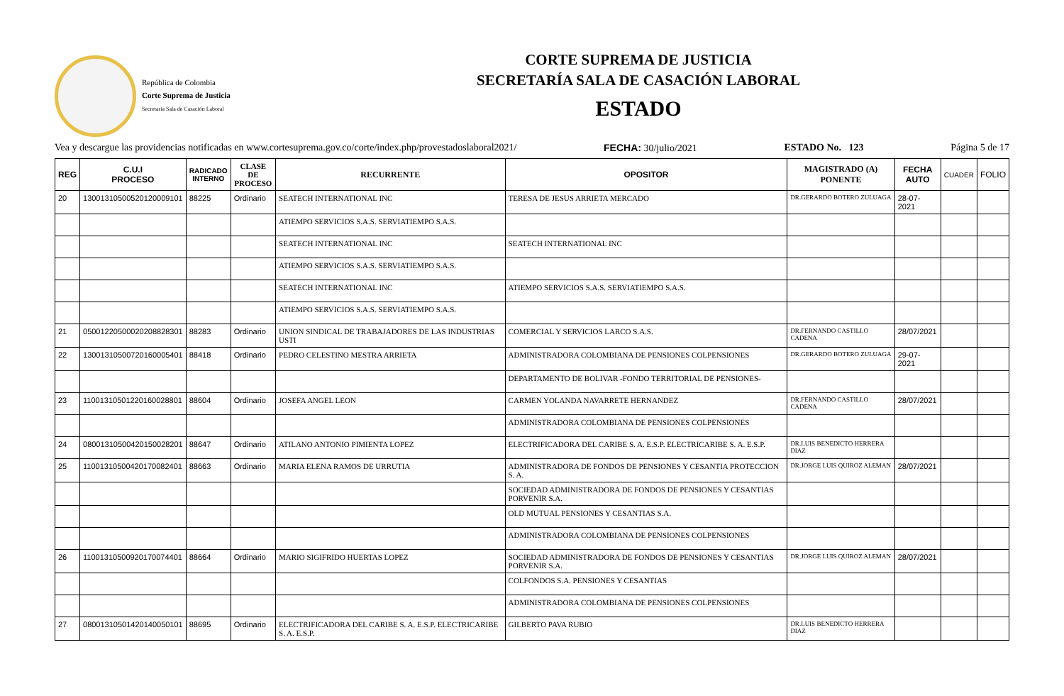República de Colombia
Corte Suprema de Justicia
Secretaria Sala de Casación Laboral
CORTE SUPREMA DE JUSTICIA
SECRETARÍA SALA DE CASACIÓN LABORAL
ESTADO
Vea y descargue las providencias notificadas en www.cortesuprema.gov.co/corte/index.php/provestadoslaboral2021/ FECHA: 30/julio/2021 ESTADO No. 123 Página 5 de 17
| REG | C.U.I PROCESO | RADICADO INTERNO | CLASE DE PROCESO | RECURRENTE | OPOSITOR | MAGISTRADO (A) PONENTE | FECHA AUTO | CUADER | FOLIO |
| --- | --- | --- | --- | --- | --- | --- | --- | --- | --- |
| 20 | 13001310500520120009101 | 88225 | Ordinario | SEATECH INTERNATIONAL INC | TERESA DE JESUS ARRIETA MERCADO | DR.GERARDO BOTERO ZULUAGA | 28-07-2021 | | |
| | | | | ATIEMPO SERVICIOS S.A.S. SERVIATIEMPO S.A.S. | | | | | |
| | | | | SEATECH INTERNATIONAL INC | SEATECH INTERNATIONAL INC | | | | |
| | | | | ATIEMPO SERVICIOS S.A.S. SERVIATIEMPO S.A.S. | | | | | |
| | | | | SEATECH INTERNATIONAL INC | ATIEMPO SERVICIOS S.A.S. SERVIATIEMPO S.A.S. | | | | |
| | | | | ATIEMPO SERVICIOS S.A.S. SERVIATIEMPO S.A.S. | | | | | |
| 21 | 05001220500020208828301 | 88283 | Ordinario | UNION SINDICAL DE TRABAJADORES DE LAS INDUSTRIAS USTI | COMERCIAL Y SERVICIOS LARCO S.A.S. | DR.FERNANDO CASTILLO CADENA | 28/07/2021 | | |
| 22 | 13001310500720160005401 | 88418 | Ordinario | PEDRO CELESTINO MESTRA ARRIETA | ADMINISTRADORA COLOMBIANA DE PENSIONES COLPENSIONES | DR.GERARDO BOTERO ZULUAGA | 29-07-2021 | | |
| | | | | | DEPARTAMENTO DE BOLIVAR -FONDO TERRITORIAL DE PENSIONES- | | | | |
| 23 | 11001310501220160028801 | 88604 | Ordinario | JOSEFA ANGEL LEON | CARMEN YOLANDA NAVARRETE HERNANDEZ | DR.FERNANDO CASTILLO CADENA | 28/07/2021 | | |
| | | | | | ADMINISTRADORA COLOMBIANA DE PENSIONES COLPENSIONES | | | | |
| 24 | 08001310500420150028201 | 88647 | Ordinario | ATILANO ANTONIO PIMIENTA LOPEZ | ELECTRIFICADORA DEL CARIBE S. A. E.S.P. ELECTRICARIBE S. A. E.S.P. | DR.LUIS BENEDICTO HERRERA DIAZ | | | |
| 25 | 11001310500420170082401 | 88663 | Ordinario | MARIA ELENA RAMOS DE URRUTIA | ADMINISTRADORA DE FONDOS DE PENSIONES Y CESANTIA PROTECCION S. A. | DR.JORGE LUIS QUIROZ ALEMAN | 28/07/2021 | | |
| | | | | | SOCIEDAD ADMINISTRADORA DE FONDOS DE PENSIONES Y CESANTIAS PORVENIR S.A. | | | | |
| | | | | | OLD MUTUAL PENSIONES Y CESANTIAS S.A. | | | | |
| | | | | | ADMINISTRADORA COLOMBIANA DE PENSIONES COLPENSIONES | | | | |
| 26 | 11001310500920170074401 | 88664 | Ordinario | MARIO SIGIFRIDO HUERTAS LOPEZ | SOCIEDAD ADMINISTRADORA DE FONDOS DE PENSIONES Y CESANTIAS PORVENIR S.A. | DR.JORGE LUIS QUIROZ ALEMAN | 28/07/2021 | | |
| | | | | | COLFONDOS S.A. PENSIONES Y CESANTIAS | | | | |
| | | | | | ADMINISTRADORA COLOMBIANA DE PENSIONES COLPENSIONES | | | | |
| 27 | 08001310501420140050101 | 88695 | Ordinario | ELECTRIFICADORA DEL CARIBE S. A. E.S.P. ELECTRICARIBE S. A. E.S.P. | GILBERTO PAVA RUBIO | DR.LUIS BENEDICTO HERRERA DIAZ | | | |